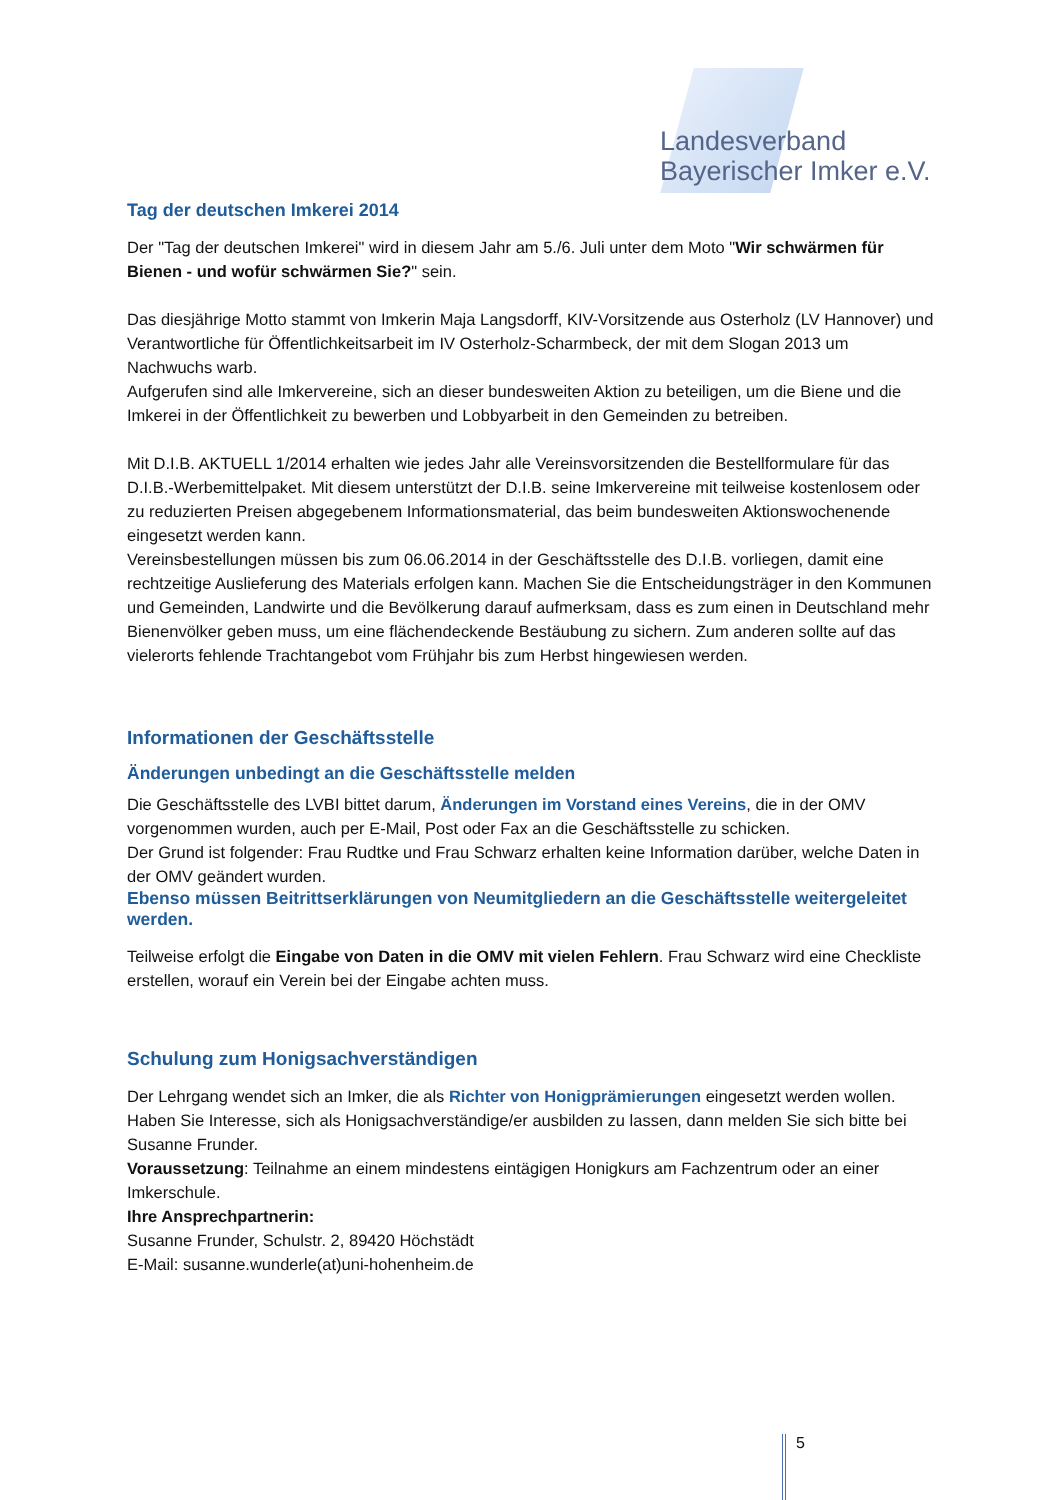Landesverband
Bayerischer Imker e.V.
Tag der deutschen Imkerei 2014
Der "Tag der deutschen Imkerei" wird in diesem Jahr am 5./6. Juli unter dem Moto "Wir schwärmen für Bienen - und wofür schwärmen Sie?" sein.
Das diesjährige Motto stammt von Imkerin Maja Langsdorff, KIV-Vorsitzende aus Osterholz (LV Hannover) und Verantwortliche für Öffentlichkeitsarbeit im IV Osterholz-Scharmbeck, der mit dem Slogan 2013 um Nachwuchs warb.
Aufgerufen sind alle Imkervereine, sich an dieser bundesweiten Aktion zu beteiligen, um die Biene und die Imkerei in der Öffentlichkeit zu bewerben und Lobbyarbeit in den Gemeinden zu betreiben.
Mit D.I.B. AKTUELL 1/2014 erhalten wie jedes Jahr alle Vereinsvorsitzenden die Bestellformulare für das D.I.B.-Werbemittelpaket. Mit diesem unterstützt der D.I.B. seine Imkervereine mit teilweise kostenlosem oder zu reduzierten Preisen abgegebenem Informationsmaterial, das beim bundesweiten Aktionswochenende eingesetzt werden kann.
Vereinsbestellungen müssen bis zum 06.06.2014 in der Geschäftsstelle des D.I.B. vorliegen, damit eine rechtzeitige Auslieferung des Materials erfolgen kann. Machen Sie die Entscheidungsträger in den Kommunen und Gemeinden, Landwirte und die Bevölkerung darauf aufmerksam, dass es zum einen in Deutschland mehr Bienenvölker geben muss, um eine flächendeckende Bestäubung zu sichern. Zum anderen sollte auf das vielerorts fehlende Trachtangebot vom Frühjahr bis zum Herbst hingewiesen werden.
Informationen der Geschäftsstelle
Änderungen unbedingt an die Geschäftsstelle melden
Die Geschäftsstelle des LVBI bittet darum, Änderungen im Vorstand eines Vereins, die in der OMV vorgenommen wurden, auch per E-Mail, Post oder Fax an die Geschäftsstelle zu schicken.
Der Grund ist folgender: Frau Rudtke und Frau Schwarz erhalten keine Information darüber, welche Daten in der OMV geändert wurden.
Ebenso müssen Beitrittserklärungen von Neumitgliedern an die Geschäftsstelle weitergeleitet werden.
Teilweise erfolgt die Eingabe von Daten in die OMV mit vielen Fehlern. Frau Schwarz wird eine Checkliste erstellen, worauf ein Verein bei der Eingabe achten muss.
Schulung zum Honigsachverständigen
Der Lehrgang wendet sich an Imker, die als Richter von Honigprämierungen eingesetzt werden wollen.
Haben Sie Interesse, sich als Honigsachverständige/er ausbilden zu lassen, dann melden Sie sich bitte bei Susanne Frunder.
Voraussetzung: Teilnahme an einem mindestens eintägigen Honigkurs am Fachzentrum oder an einer Imkerschule.
Ihre Ansprechpartnerin:
Susanne Frunder, Schulstr. 2, 89420 Höchstädt
E-Mail: susanne.wunderle(at)uni-hohenheim.de
5